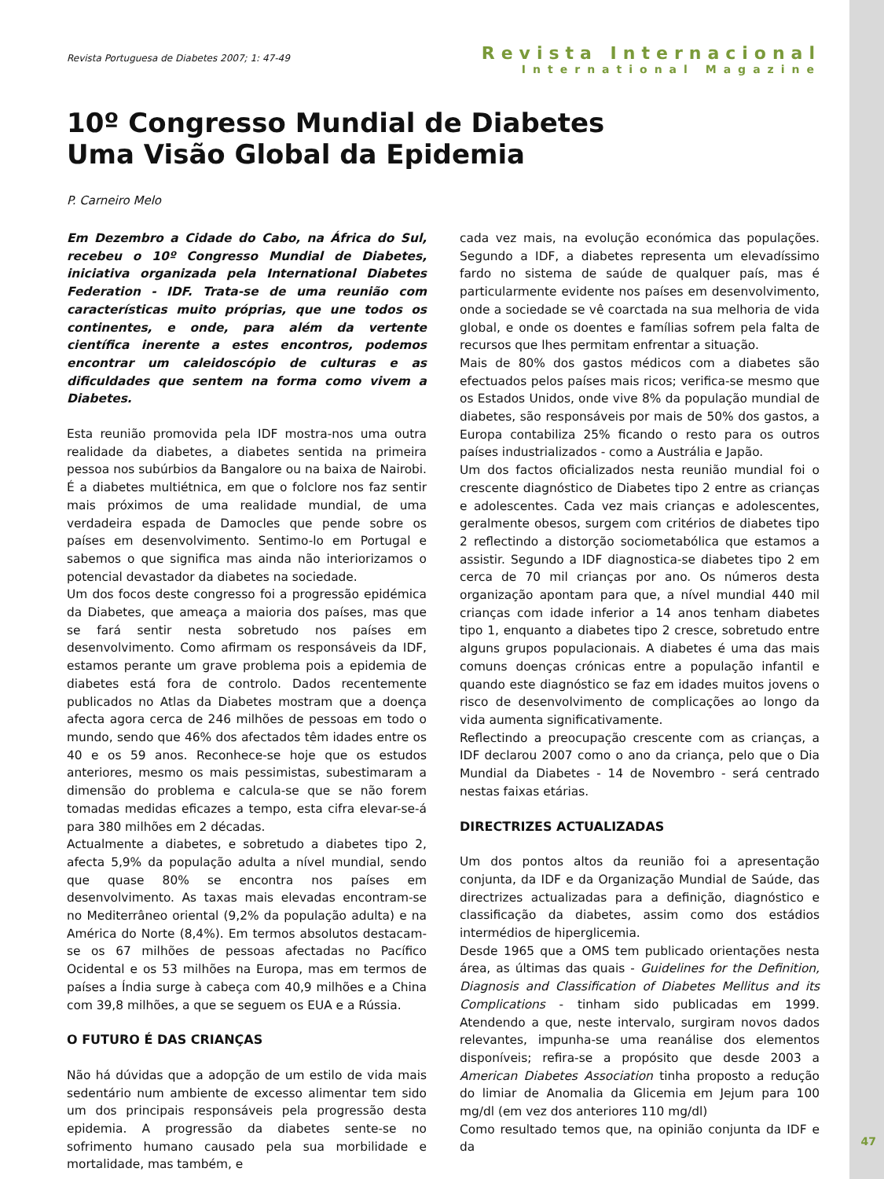Revista Portuguesa de Diabetes 2007; 1: 47-49
Revista Internacional
International Magazine
10º Congresso Mundial de Diabetes
Uma Visão Global da Epidemia
P. Carneiro Melo
Em Dezembro a Cidade do Cabo, na África do Sul, recebeu o 10º Congresso Mundial de Diabetes, iniciativa organizada pela International Diabetes Federation - IDF. Trata-se de uma reunião com características muito próprias, que une todos os continentes, e onde, para além da vertente científica inerente a estes encontros, podemos encontrar um caleidoscópio de culturas e as dificuldades que sentem na forma como vivem a Diabetes.
Esta reunião promovida pela IDF mostra-nos uma outra realidade da diabetes, a diabetes sentida na primeira pessoa nos subúrbios da Bangalore ou na baixa de Nairobi. É a diabetes multiétnica, em que o folclore nos faz sentir mais próximos de uma realidade mundial, de uma verdadeira espada de Damocles que pende sobre os países em desenvolvimento. Sentimo-lo em Portugal e sabemos o que significa mas ainda não interiorizamos o potencial devastador da diabetes na sociedade.
Um dos focos deste congresso foi a progressão epidémica da Diabetes, que ameaça a maioria dos países, mas que se fará sentir nesta sobretudo nos países em desenvolvimento. Como afirmam os responsáveis da IDF, estamos perante um grave problema pois a epidemia de diabetes está fora de controlo. Dados recentemente publicados no Atlas da Diabetes mostram que a doença afecta agora cerca de 246 milhões de pessoas em todo o mundo, sendo que 46% dos afectados têm idades entre os 40 e os 59 anos. Reconhece-se hoje que os estudos anteriores, mesmo os mais pessimistas, subestimaram a dimensão do problema e calcula-se que se não forem tomadas medidas eficazes a tempo, esta cifra elevar-se-á para 380 milhões em 2 décadas.
Actualmente a diabetes, e sobretudo a diabetes tipo 2, afecta 5,9% da população adulta a nível mundial, sendo que quase 80% se encontra nos países em desenvolvimento. As taxas mais elevadas encontram-se no Mediterrâneo oriental (9,2% da população adulta) e na América do Norte (8,4%). Em termos absolutos destacam-se os 67 milhões de pessoas afectadas no Pacífico Ocidental e os 53 milhões na Europa, mas em termos de países a Índia surge à cabeça com 40,9 milhões e a China com 39,8 milhões, a que se seguem os EUA e a Rússia.
O FUTURO É DAS CRIANÇAS
Não há dúvidas que a adopção de um estilo de vida mais sedentário num ambiente de excesso alimentar tem sido um dos principais responsáveis pela progressão desta epidemia. A progressão da diabetes sente-se no sofrimento humano causado pela sua morbilidade e mortalidade, mas também, e
cada vez mais, na evolução económica das populações. Segundo a IDF, a diabetes representa um elevadíssimo fardo no sistema de saúde de qualquer país, mas é particularmente evidente nos países em desenvolvimento, onde a sociedade se vê coarctada na sua melhoria de vida global, e onde os doentes e famílias sofrem pela falta de recursos que lhes permitam enfrentar a situação.
Mais de 80% dos gastos médicos com a diabetes são efectuados pelos países mais ricos; verifica-se mesmo que os Estados Unidos, onde vive 8% da população mundial de diabetes, são responsáveis por mais de 50% dos gastos, a Europa contabiliza 25% ficando o resto para os outros países industrializados - como a Austrália e Japão.
Um dos factos oficializados nesta reunião mundial foi o crescente diagnóstico de Diabetes tipo 2 entre as crianças e adolescentes. Cada vez mais crianças e adolescentes, geralmente obesos, surgem com critérios de diabetes tipo 2 reflectindo a distorção sociometabólica que estamos a assistir. Segundo a IDF diagnostica-se diabetes tipo 2 em cerca de 70 mil crianças por ano. Os números desta organização apontam para que, a nível mundial 440 mil crianças com idade inferior a 14 anos tenham diabetes tipo 1, enquanto a diabetes tipo 2 cresce, sobretudo entre alguns grupos populacionais. A diabetes é uma das mais comuns doenças crónicas entre a população infantil e quando este diagnóstico se faz em idades muitos jovens o risco de desenvolvimento de complicações ao longo da vida aumenta significativamente.
Reflectindo a preocupação crescente com as crianças, a IDF declarou 2007 como o ano da criança, pelo que o Dia Mundial da Diabetes - 14 de Novembro - será centrado nestas faixas etárias.
DIRECTRIZES ACTUALIZADAS
Um dos pontos altos da reunião foi a apresentação conjunta, da IDF e da Organização Mundial de Saúde, das directrizes actualizadas para a definição, diagnóstico e classificação da diabetes, assim como dos estádios intermédios de hiperglicemia.
Desde 1965 que a OMS tem publicado orientações nesta área, as últimas das quais - Guidelines for the Definition, Diagnosis and Classification of Diabetes Mellitus and its Complications - tinham sido publicadas em 1999. Atendendo a que, neste intervalo, surgiram novos dados relevantes, impunha-se uma reanálise dos elementos disponíveis; refira-se a propósito que desde 2003 a American Diabetes Association tinha proposto a redução do limiar de Anomalia da Glicemia em Jejum para 100 mg/dl (em vez dos anteriores 110 mg/dl)
Como resultado temos que, na opinião conjunta da IDF e da
47